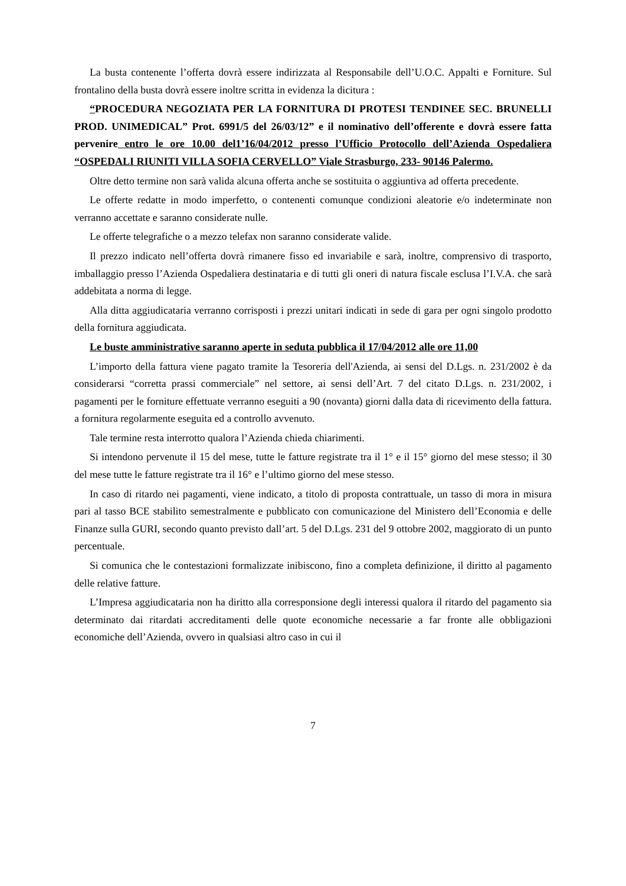La busta contenente l’offerta dovrà essere indirizzata al Responsabile dell’U.O.C. Appalti e Forniture. Sul frontalino della busta dovrà essere inoltre scritta in evidenza la dicitura :
“PROCEDURA NEGOZIATA PER LA FORNITURA DI PROTESI TENDINEE SEC. BRUNELLI PROD. UNIMEDICAL” Prot. 6991/5 del 26/03/12” e il nominativo dell’offerente e dovrà essere fatta pervenire entro le ore 10.00 del1’16/04/2012 presso l’Ufficio Protocollo dell’Azienda Ospedaliera “OSPEDALI RIUNITI VILLA SOFIA CERVELLO” Viale Strasburgo, 233- 90146 Palermo.
Oltre detto termine non sarà valida alcuna offerta anche se sostituita o aggiuntiva ad offerta precedente.
Le offerte redatte in modo imperfetto, o contenenti comunque condizioni aleatorie e/o indeterminate non verranno accettate e saranno considerate nulle.
Le offerte telegrafiche o a mezzo telefax non saranno considerate valide.
Il prezzo indicato nell’offerta dovrà rimanere fisso ed invariabile e sarà, inoltre, comprensivo di trasporto, imballaggio presso l’Azienda Ospedaliera destinataria e di tutti gli oneri di natura fiscale esclusa l’I.V.A. che sarà addebitata a norma di legge.
Alla ditta aggiudicataria verranno corrisposti i prezzi unitari indicati in sede di gara per ogni singolo prodotto della fornitura aggiudicata.
Le buste amministrative saranno aperte in seduta pubblica il 17/04/2012 alle ore 11,00
L’importo della fattura viene pagato tramite la Tesoreria dell'Azienda, ai sensi del D.Lgs. n. 231/2002 è da considerarsi “corretta prassi commerciale” nel settore, ai sensi dell’Art. 7 del citato D.Lgs. n. 231/2002, i pagamenti per le forniture effettuate verranno eseguiti a 90 (novanta) giorni dalla data di ricevimento della fattura. a fornitura regolarmente eseguita ed a controllo avvenuto.
Tale termine resta interrotto qualora l’Azienda chieda chiarimenti.
Si intendono pervenute il 15 del mese, tutte le fatture registrate tra il 1° e il 15° giorno del mese stesso; il 30 del mese tutte le fatture registrate tra il 16° e l’ultimo giorno del mese stesso.
In caso di ritardo nei pagamenti, viene indicato, a titolo di proposta contrattuale, un tasso di mora in misura pari al tasso BCE stabilito semestralmente e pubblicato con comunicazione del Ministero dell’Economia e delle Finanze sulla GURI, secondo quanto previsto dall’art. 5 del D.Lgs. 231 del 9 ottobre 2002, maggiorato di un punto percentuale.
Si comunica che le contestazioni formalizzate inibiscono, fino a completa definizione, il diritto al pagamento delle relative fatture.
L’Impresa aggiudicataria non ha diritto alla corresponsione degli interessi qualora il ritardo del pagamento sia determinato dai ritardati accreditamenti delle quote economiche necessarie a far fronte alle obbligazioni economiche dell’Azienda, ovvero in qualsiasi altro caso in cui il
7